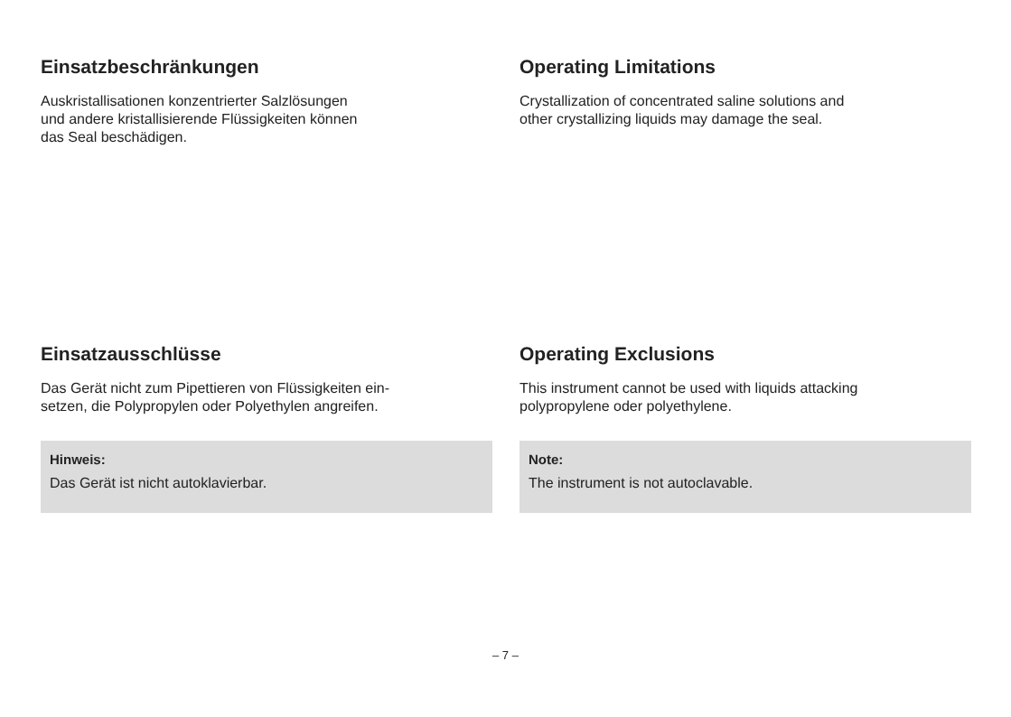Einsatzbeschränkungen
Auskristallisationen konzentrierter Salzlösungen
und andere kristallisierende Flüssigkeiten können
das Seal beschädigen.
Operating Limitations
Crystallization of concentrated saline solutions and
other crystallizing liquids may damage the seal.
Einsatzausschlüsse
Das Gerät nicht zum Pipettieren von Flüssigkeiten ein-
setzen, die Polypropylen oder Polyethylen angreifen.
Hinweis:
Das Gerät ist nicht autoklavierbar.
Operating Exclusions
This instrument cannot be used with liquids attacking
polypropylene oder polyethylene.
Note:
The instrument is not autoclavable.
– 7 –